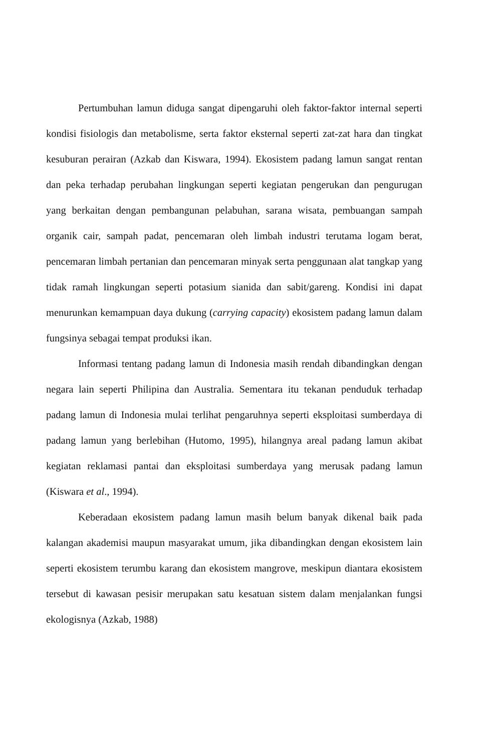Pertumbuhan lamun diduga sangat dipengaruhi oleh faktor-faktor internal seperti kondisi fisiologis dan metabolisme, serta faktor eksternal seperti zat-zat hara dan tingkat kesuburan perairan (Azkab dan Kiswara, 1994). Ekosistem padang lamun sangat rentan dan peka terhadap perubahan lingkungan seperti kegiatan pengerukan dan pengurugan yang berkaitan dengan pembangunan pelabuhan, sarana wisata, pembuangan sampah organik cair, sampah padat, pencemaran oleh limbah industri terutama logam berat, pencemaran limbah pertanian dan pencemaran minyak serta penggunaan alat tangkap yang tidak ramah lingkungan seperti potasium sianida dan sabit/gareng. Kondisi ini dapat menurunkan kemampuan daya dukung (carrying capacity) ekosistem padang lamun dalam fungsinya sebagai tempat produksi ikan.
Informasi tentang padang lamun di Indonesia masih rendah dibandingkan dengan negara lain seperti Philipina dan Australia. Sementara itu tekanan penduduk terhadap padang lamun di Indonesia mulai terlihat pengaruhnya seperti eksploitasi sumberdaya di padang lamun yang berlebihan (Hutomo, 1995), hilangnya areal padang lamun akibat kegiatan reklamasi pantai dan eksploitasi sumberdaya yang merusak padang lamun (Kiswara et al., 1994).
Keberadaan ekosistem padang lamun masih belum banyak dikenal baik pada kalangan akademisi maupun masyarakat umum, jika dibandingkan dengan ekosistem lain seperti ekosistem terumbu karang dan ekosistem mangrove, meskipun diantara ekosistem tersebut di kawasan pesisir merupakan satu kesatuan sistem dalam menjalankan fungsi ekologisnya (Azkab, 1988)